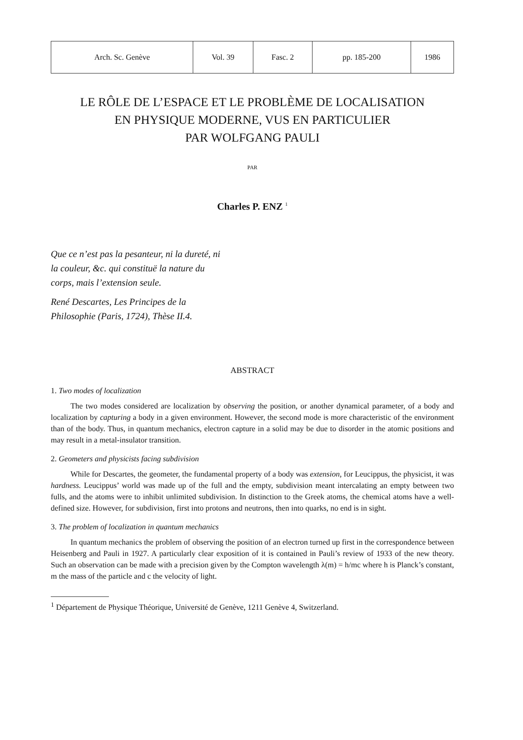| Arch. Sc. Genève | Vol. 39 | Fasc. 2 | pp. 185-200 | 1986 |
LE RÔLE DE L’ESPACE ET LE PROBLÈME DE LOCALISATION
EN PHYSIQUE MODERNE, VUS EN PARTICULIER
PAR WOLFGANG PAULI
PAR
Charles P. ENZ <sup>1</sup>
Que ce n’est pas la pesanteur, ni la dureté, ni la couleur, &c. qui constituë la nature du corps, mais l’extension seule.
René Descartes, Les Principes de la Philosophie (Paris, 1724), Thèse II.4.
ABSTRACT
1. Two modes of localization
The two modes considered are localization by observing the position, or another dynamical parameter, of a body and localization by capturing a body in a given environment. However, the second mode is more characteristic of the environment than of the body. Thus, in quantum mechanics, electron capture in a solid may be due to disorder in the atomic positions and may result in a metal-insulator transition.
2. Geometers and physicists facing subdivision
While for Descartes, the geometer, the fundamental property of a body was extension, for Leucippus, the physicist, it was hardness. Leucippus’ world was made up of the full and the empty, subdivision meant intercalating an empty between two fulls, and the atoms were to inhibit unlimited subdivision. In distinction to the Greek atoms, the chemical atoms have a well-defined size. However, for subdivision, first into protons and neutrons, then into quarks, no end is in sight.
3. The problem of localization in quantum mechanics
In quantum mechanics the problem of observing the position of an electron turned up first in the correspondence between Heisenberg and Pauli in 1927. A particularly clear exposition of it is contained in Pauli’s review of 1933 of the new theory. Such an observation can be made with a precision given by the Compton wavelength λ(m) = h/mc where h is Planck’s constant, m the mass of the particle and c the velocity of light.
<sup>1</sup> Département de Physique Théorique, Université de Genève, 1211 Genève 4, Switzerland.